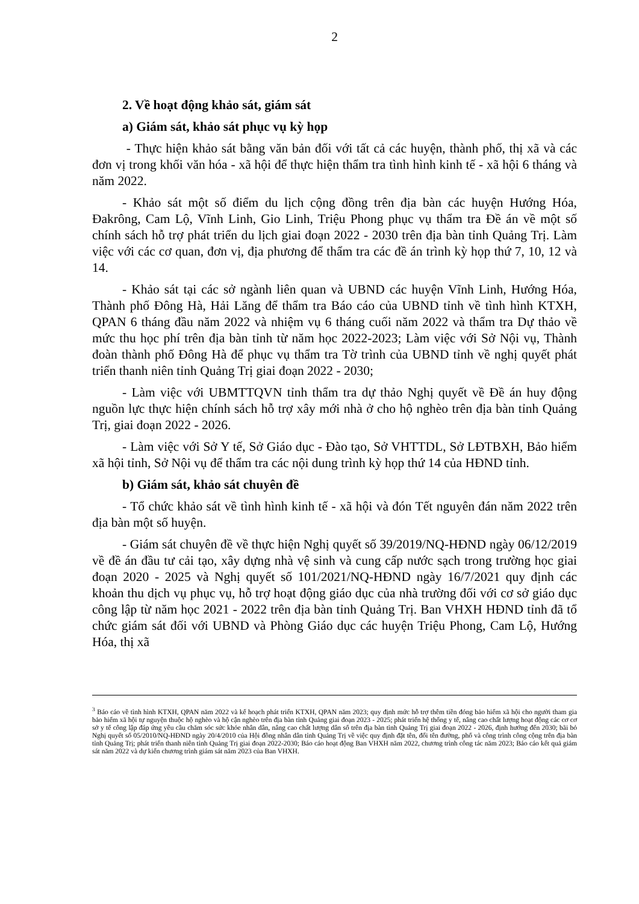2
2. Về hoạt động khảo sát, giám sát
a) Giám sát, khảo sát phục vụ kỳ họp
- Thực hiện khảo sát bằng văn bản đối với tất cả các huyện, thành phố, thị xã và các đơn vị trong khối văn hóa - xã hội để thực hiện thẩm tra tình hình kinh tế - xã hội 6 tháng và năm 2022.
- Khảo sát một số điểm du lịch cộng đồng trên địa bàn các huyện Hướng Hóa, Đakrông, Cam Lộ, Vĩnh Linh, Gio Linh, Triệu Phong phục vụ thẩm tra Đề án về một số chính sách hỗ trợ phát triển du lịch giai đoạn 2022 - 2030 trên địa bàn tỉnh Quảng Trị. Làm việc với các cơ quan, đơn vị, địa phương để thẩm tra các đề án trình kỳ họp thứ 7, 10, 12 và 14.
- Khảo sát tại các sở ngành liên quan và UBND các huyện Vĩnh Linh, Hướng Hóa, Thành phố Đông Hà, Hải Lăng để thẩm tra Báo cáo của UBND tỉnh về tình hình KTXH, QPAN 6 tháng đầu năm 2022 và nhiệm vụ 6 tháng cuối năm 2022 và thẩm tra Dự thảo về mức thu học phí trên địa bàn tỉnh từ năm học 2022-2023; Làm việc với Sở Nội vụ, Thành đoàn thành phố Đông Hà để phục vụ thẩm tra Tờ trình của UBND tỉnh về nghị quyết phát triển thanh niên tỉnh Quảng Trị giai đoạn 2022 - 2030;
- Làm việc với UBMTTQVN tỉnh thẩm tra dự thảo Nghị quyết về Đề án huy động nguồn lực thực hiện chính sách hỗ trợ xây mới nhà ở cho hộ nghèo trên địa bàn tỉnh Quảng Trị, giai đoạn 2022 - 2026.
- Làm việc với Sở Y tế, Sở Giáo dục - Đào tạo, Sở VHTTDL, Sở LĐTBXH, Bảo hiểm xã hội tỉnh, Sở Nội vụ để thẩm tra các nội dung trình kỳ họp thứ 14 của HĐND tỉnh.
b) Giám sát, khảo sát chuyên đề
- Tổ chức khảo sát về tình hình kinh tế - xã hội và đón Tết nguyên đán năm 2022 trên địa bàn một số huyện.
- Giám sát chuyên đề về thực hiện Nghị quyết số 39/2019/NQ-HĐND ngày 06/12/2019 về đề án đầu tư cải tạo, xây dựng nhà vệ sinh và cung cấp nước sạch trong trường học giai đoạn 2020 - 2025 và Nghị quyết số 101/2021/NQ-HĐND ngày 16/7/2021 quy định các khoản thu dịch vụ phục vụ, hỗ trợ hoạt động giáo dục của nhà trường đối với cơ sở giáo dục công lập từ năm học 2021 - 2022 trên địa bàn tỉnh Quảng Trị. Ban VHXH HĐND tỉnh đã tổ chức giám sát đối với UBND và Phòng Giáo dục các huyện Triệu Phong, Cam Lộ, Hướng Hóa, thị xã
<sup>3</sup> Báo cáo về tình hình KTXH, QPAN năm 2022 và kế hoạch phát triển KTXH, QPAN năm 2023; quy định mức hỗ trợ thêm tiền đóng bảo hiểm xã hội cho người tham gia bảo hiểm xã hội tự nguyện thuộc hộ nghèo và hộ cận nghèo trên địa bàn tỉnh Quảng giai đoạn 2023 - 2025; phát triển hệ thống y tế, nâng cao chất lượng hoạt động các cơ cơ sở y tế công lập đáp ứng yêu cầu chăm sóc sức khỏe nhân dân, nâng cao chất lượng dân số trên địa bàn tỉnh Quảng Trị giai đoạn 2022 - 2026, định hướng đến 2030; bãi bỏ Nghị quyết số 05/2010/NQ-HĐND ngày 20/4/2010 của Hội đồng nhân dân tỉnh Quảng Trị về việc quy định đặt tên, đổi tên đường, phố và công trình công cộng trên địa bàn tỉnh Quảng Trị; phát triển thanh niên tỉnh Quảng Trị giai đoạn 2022-2030; Báo cáo hoạt động Ban VHXH năm 2022, chương trình công tác năm 2023; Báo cáo kết quả giám sát năm 2022 và dự kiến chương trình giám sát năm 2023 của Ban VHXH.